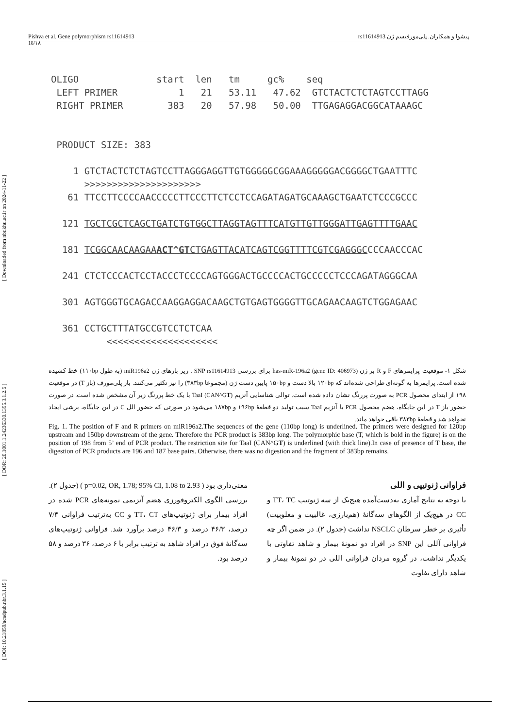[ DOI: 10.21859/acadpub.nbr.3.1.15 ] [ DOR: 20.1001.1.24236330.1395.3.1.2.6 ] [ Downloaded from nbr.khu.ac.ir on 2024-11-22 ]
Pishva et al. Gene polymorphism rs11614913 پیشوا و همکاران. پلی‌مورفیسم ژن rs11614913
18/۱۸
OLIGO start len tm gc% seq LEFT PRIMER 1 21 53.11 47.62 GTCTACTCTCTAGTCCTTAGG RIGHT PRIMER 383 20 57.98 50.00 TTGAGAGGACGGCATAAAGC PRODUCT SIZE: 383 1 GTCTACTCTCTAGTCCTTAGGGAGGTTGTGGGGGCGGAAAGGGGGACGGGGCTGAATTTC >>>>>>>>>>>>>>>>>>>>> 61 TTCCTTCCCCAACCCCCTTCCCTTCTCCTCCAGATAGATGCAAAGCTGAATCTCCCGCCC 121 TGCTCGCTCAGCTGATCTGTGGCTTAGGTAGTTTCATGTTGTTGGGATTGAGTTTTGAAC 181 TCGGCAACAAGAAACT^GTCTGAGTTACATCAGTCGGTTTTCGTCGAGGGCCCCAACCCAC 241 CTCTCCCACTCCTACCCTCCCCAGTGGGACTGCCCCACTGCCCCCTCCCAGATAGGGCAA 301 AGTGGGTGCAGACCAAGGAGGACAAGCTGTGAGTGGGGTTGCAGAACAAGTCTGGAGAAC 361 CCTGCTTTATGCCGTCCTCTCAA <<<<<<<<<<<<<<<<<<<<
شکل ۱- موقعیت پرایمرهای F و R بر ژن has-miR-196a2 (gene ID: 406973) برای بررسی SNP rs11614913 . زیر بازهای ژن miR196a2 (به طول ۱۱۰bp) خط کشیده شده است. پرایمرها به گونه‌ای طراحی شده‌اند که ۱۲۰bp بالا دست و ۱۵۰bp پایین دست ژن (مجموعا ۳۸۳bp) را نیز تکثیر می‌کنند. باز پلی‌مورف (باز T) در موقعیت ۱۹۸ از ابتدای محصول PCR به صورت پررنگ نشان داده شده است. توالی شناسایی آنزیم TaaI (CAN^GT) با یک خط پررنگ زیر آن مشخص شده است. در صورت حضور باز T در این جایگاه، هضم محصول PCR با آنزیم TaaI سبب تولید دو قطعهٔ ۱۹۶bp و ۱۸۷bp می‌شود در صورتی که حضور الل C در این جایگاه، برشی ایجاد نخواهد شد و قطعهٔ ۳۸۳bp باقی خواهد ماند.
Fig. 1. The position of F and R primers on miR196a2.The sequences of the gene (110bp long) is underlined. The primers were designed for 120bp upstream and 150bp downstream of the gene. Therefore the PCR product is 383bp long. The polymorphic base (T, which is bold in the figure) is on the position of 198 from 5’ end of PCR product. The restriction site for TaaI (CAN^GT) is underlined (with thick line).In case of presence of T base, the digestion of PCR products are 196 and 187 base pairs. Otherwise, there was no digestion and the fragment of 383bp remains.
فراوانی ژنوتیپی و اللی
با توجه به نتایج آماری به‌دست‌آمده هیچ‌یک از سه ژنوتیپ TT، TC و CC در هیچ‌یک از الگوهای سه‌گانهٔ (هم‌بارزی، غالبیت و مغلوبیت) تأثیری بر خطر سرطان NSCLC نداشت (جدول ۲). در ضمن اگر چه فراوانی آللی این SNP در افراد دو نمونهٔ بیمار و شاهد تفاوتی با یکدیگر نداشت، در گروه مردان فراوانی اللی در دو نمونهٔ بیمار و شاهد دارای تفاوت
معنی‌داری بود ( p=0.02, OR, 1.78; 95% CI, 1.08 to 2.93 ) (جدول ۲).
بررسی الگوی الکتروفورزی هضم آنزیمی نمونه‌های PCR شده در افراد بیمار برای ژنوتیپ‌های TT، CT و CC به‌ترتیب فراوانی ۷/۴ درصد، ۴۶/۳ درصد و ۴۶/۳ درصد برآورد شد. فراوانی ژنوتیپ‌های سه‌گانهٔ فوق در افراد شاهد به ترتیب برابر با ۶ درصد، ۳۶ درصد و ۵۸ درصد بود.